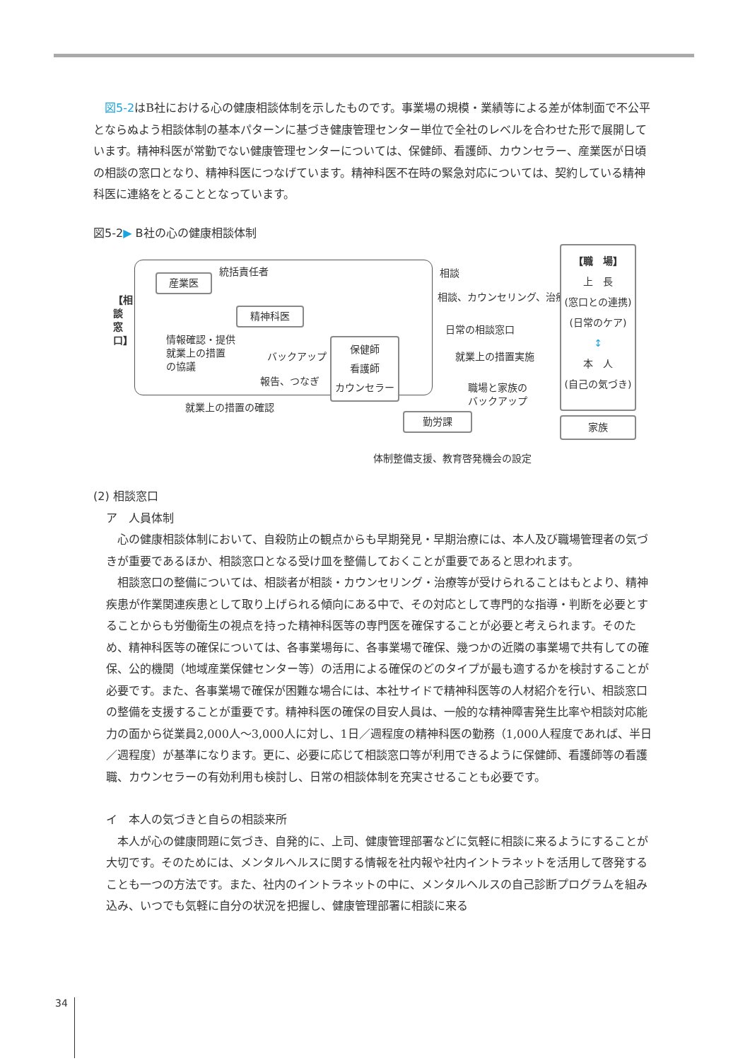図5-2はB社における心の健康相談体制を示したものです。事業場の規模・業績等による差が体制面で不公平とならぬよう相談体制の基本パターンに基づき健康管理センター単位で全社のレベルを合わせた形で展開しています。精神科医が常勤でない健康管理センターについては、保健師、看護師、カウンセラー、産業医が日頃の相談の窓口となり、精神科医につなげています。精神科医不在時の緊急対応については、契約している精神科医に連絡をとることとなっています。
図5-2▶ B社の心の健康相談体制
【相談窓口】
産業医
統括責任者
精神科医
情報確認・提供
就業上の措置
の協議
バックアップ
報告、つなぎ
保健師
看護師
カウンセラー
就業上の措置の確認
勤労課
相談
相談、カウンセリング、治療
日常の相談窓口
就業上の措置実施
職場と家族の
バックアップ
体制整備支援、教育啓発機会の設定
【職　場】
上　長
(窓口との連携)
(日常のケア)
↕
本　人
(自己の気づき)
家族
(2) 相談窓口
ア　人員体制
心の健康相談体制において、自殺防止の観点からも早期発見・早期治療には、本人及び職場管理者の気づきが重要であるほか、相談窓口となる受け皿を整備しておくことが重要であると思われます。
相談窓口の整備については、相談者が相談・カウンセリング・治療等が受けられることはもとより、精神疾患が作業関連疾患として取り上げられる傾向にある中で、その対応として専門的な指導・判断を必要とすることからも労働衛生の視点を持った精神科医等の専門医を確保することが必要と考えられます。そのため、精神科医等の確保については、各事業場毎に、各事業場で確保、幾つかの近隣の事業場で共有しての確保、公的機関（地域産業保健センター等）の活用による確保のどのタイプが最も適するかを検討することが必要です。また、各事業場で確保が困難な場合には、本社サイドで精神科医等の人材紹介を行い、相談窓口の整備を支援することが重要です。精神科医の確保の目安人員は、一般的な精神障害発生比率や相談対応能力の面から従業員2,000人～3,000人に対し、1日／週程度の精神科医の勤務（1,000人程度であれば、半日／週程度）が基準になります。更に、必要に応じて相談窓口等が利用できるように保健師、看護師等の看護職、カウンセラーの有効利用も検討し、日常の相談体制を充実させることも必要です。
イ　本人の気づきと自らの相談来所
本人が心の健康問題に気づき、自発的に、上司、健康管理部署などに気軽に相談に来るようにすることが大切です。そのためには、メンタルヘルスに関する情報を社内報や社内イントラネットを活用して啓発することも一つの方法です。また、社内のイントラネットの中に、メンタルヘルスの自己診断プログラムを組み込み、いつでも気軽に自分の状況を把握し、健康管理部署に相談に来る
34